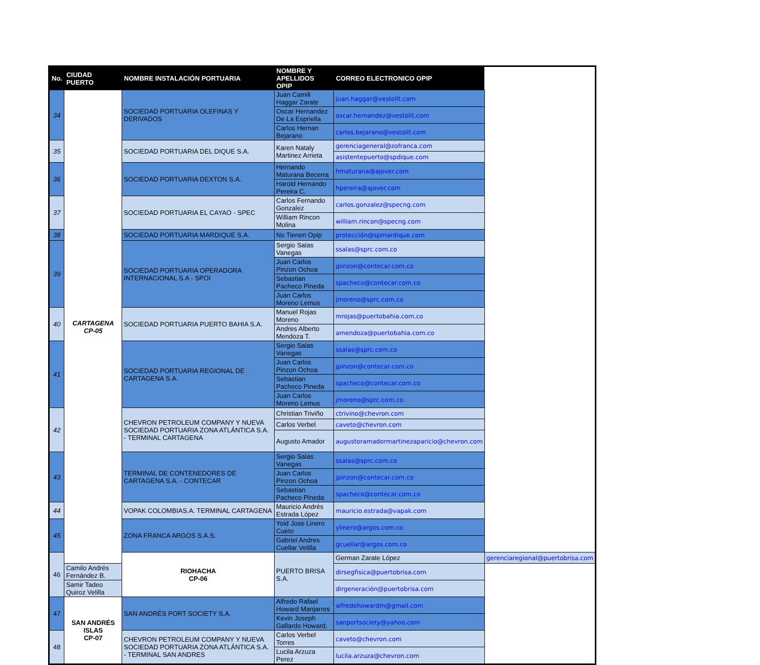| No. | CIUDAD PUERTO | NOMBRE INSTALACIÓN PORTUARIA | NOMBRE Y APELLIDOS OPIP | CORREO ELECTRONICO OPIP | |
| --- | --- | --- | --- | --- | --- |
| 34 | CARTAGENA CP-05 | SOCIEDAD PORTUARIA OLEFINAS Y DERIVADOS | Juan Camili Haggar Zarate | juan.haggar@vestolit.com | |
| | | | Oscar Hernandez De La Espriella | oscar.hernandez@vestolit.com | |
| | | | Carlos Hernan Bejarano | carlos.bejarano@vestolit.com | |
| 35 | | SOCIEDAD PORTUARIA DEL DIQUE S.A. | Karen Nataly Martinez Arrieta | gerenciageneral@zofranca.com | |
| | | | | asistentepuerto@spdique.com | |
| 36 | | SOCIEDAD PORTUARIA DEXTON S.A. | Hernando Maturana Becerra | hmaturana@ajover.com | |
| | | | Harold Hernando Pereira C. | hpereira@ajover.com | |
| 37 | | SOCIEDAD PORTUARIA EL CAYAO - SPEC | Carlos Fernando Gonzalez | carlos.gonzalez@specng.com | |
| | | | William Rincon Molina | william.rincon@specng.com | |
| 38 | | SOCIEDAD PORTUARIA MARDIQUE S.A. | No Tienen Opip | protección@spmardique.com | |
| 39 | | SOCIEDAD PORTUARIA OPERADORA INTERNACIONAL S.A - SPOI | Sergio Salas Vanegas | ssalas@sprc.com.co | |
| | | | Juan Carlos Pinzon Ochoa | jpinzon@contecar.com.co | |
| | | | Sebastian Pacheco Pineda | spacheco@contecar.com.co | |
| | | | Juan Carlos Moreno Lemus | jmoreno@sprc.com.co | |
| 40 | | SOCIEDAD PORTUARIA PUERTO BAHIA S.A. | Manuel Rojas Moreno | mrojas@puertobahia.com.co | |
| | | | Andres Alberto Mendoza T. | amendoza@puertobahia.com.co | |
| 41 | | SOCIEDAD PORTUARIA REGIONAL DE CARTAGENA S.A. | Sergio Salas Vanegas | ssalas@sprc.com.co | |
| | | | Juan Carlos Pinzon Ochoa | jpinzon@contecar.com.co | |
| | | | Sebastian Pacheco Pineda | spacheco@contecar.com.co | |
| | | | Juan Carlos Moreno Lemus | jmoreno@sprc.com.co | |
| 42 | | CHEVRON PETROLEUM COMPANY Y NUEVA SOCIEDAD PORTUARIA ZONA ATLÁNTICA S.A. - TERMINAL CARTAGENA | Christian Triviño | ctrivino@chevron.com | |
| | | | Carlos Verbel | caveto@chevron.com | |
| | | | Augusto Amador | augustoramadormartinezaparicio@chevron.com | |
| 43 | | TERMINAL DE CONTENEDORES DE CARTAGENA S.A. - CONTECAR | Sergio Salas Vanegas | ssalas@sprc.com.co | |
| | | | Juan Carlos Pinzon Ochoa | jpinzon@contecar.com.co | |
| | | | Sebastian Pacheco Pineda | spacheco@contecar.com.co | |
| 44 | | VOPAK COLOMBIAS.A. TERMINAL CARTAGENA | Mauricio Andrés Estrada López | mauricio.estrada@vapak.com | |
| 45 | | ZONA FRANCA ARGOS S.A.S. | Yoid Jose Linero Cueto | ylinero@argos.com.co | |
| | | | Gabriel Andres Cuellar Velilla | gcuellar@argos.com.co | |
| 46 | | RIOHACHA CP-06 | PUERTO BRISA S.A. | German Zarate López | gerenciaregional@puertobrisa.com |
| | Camilo Andrés Fernández B. | | | dirsegfisica@puertobrisa.com | |
| | Samir Tadeo Quiroz Velilla | | | dirgeneración@puertobrisa.com | |
| 47 | SAN ANDRÉS ISLAS CP-07 | SAN ANDRÉS PORT SOCIETY S.A. | Alfredo Rafael Howard Manjarres | alfredohowardm@gmail.com | |
| | | | Kevin Joseph Gallardo Howard. | sanportsociety@yahoo.com | |
| 48 | | CHEVRON PETROLEUM COMPANY Y NUEVA SOCIEDAD PORTUARIA ZONA ATLÁNTICA S.A. - TERMINAL SAN ANDRES | Carlos Verbel Torres | caveto@chevron.com | |
| | | | Lucila Arzuza Perez | lucila.arzuza@chevron.com | |